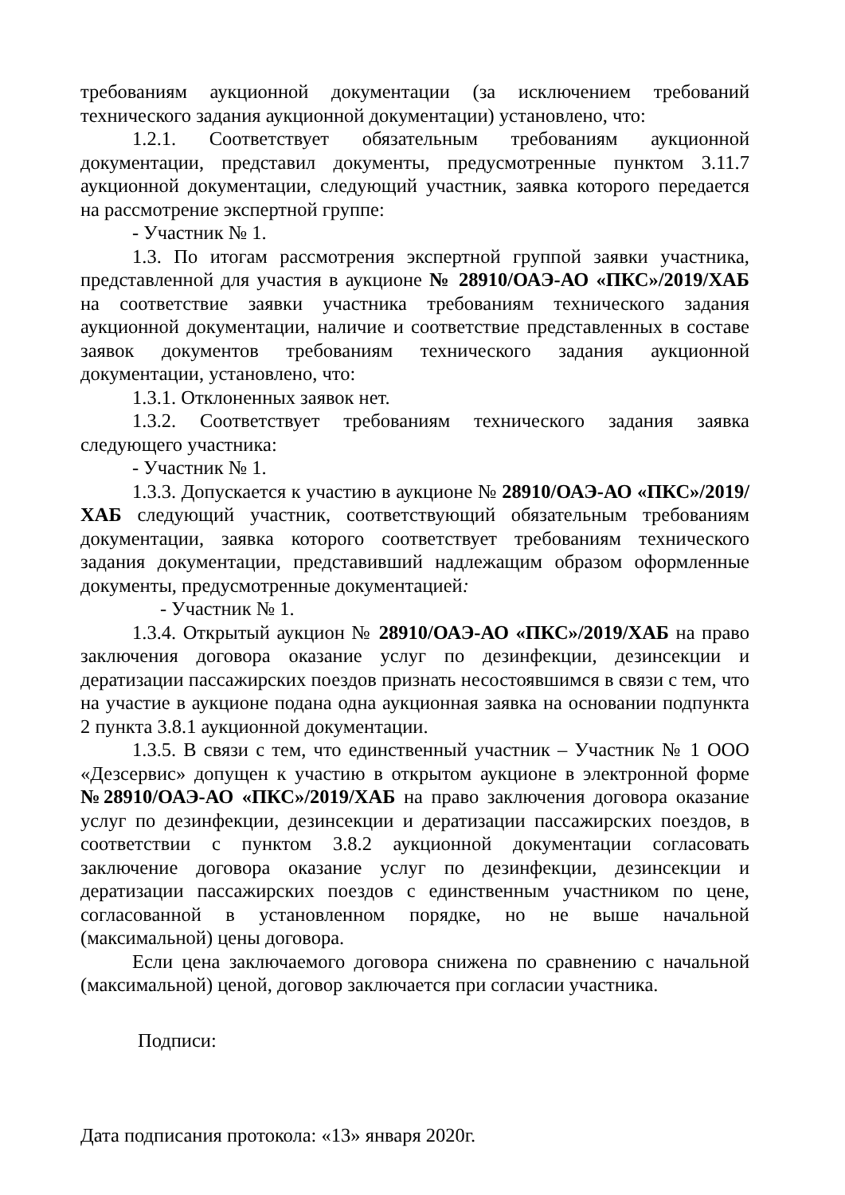требованиям аукционной документации (за исключением требований технического задания аукционной документации) установлено, что:
1.2.1. Соответствует обязательным требованиям аукционной документации, представил документы, предусмотренные пунктом 3.11.7 аукционной документации, следующий участник, заявка которого передается на рассмотрение экспертной группе:
- Участник № 1.
1.3. По итогам рассмотрения экспертной группой заявки участника, представленной для участия в аукционе № 28910/ОАЭ-АО «ПКС»/2019/ХАБ на соответствие заявки участника требованиям технического задания аукционной документации, наличие и соответствие представленных в составе заявок документов требованиям технического задания аукционной документации, установлено, что:
1.3.1. Отклоненных заявок нет.
1.3.2. Соответствует требованиям технического задания заявка следующего участника:
- Участник № 1.
1.3.3. Допускается к участию в аукционе № 28910/ОАЭ-АО «ПКС»/2019/ХАБ следующий участник, соответствующий обязательным требованиям документации, заявка которого соответствует требованиям технического задания документации, представивший надлежащим образом оформленные документы, предусмотренные документацией:
- Участник № 1.
1.3.4. Открытый аукцион № 28910/ОАЭ-АО «ПКС»/2019/ХАБ на право заключения договора оказание услуг по дезинфекции, дезинсекции и дератизации пассажирских поездов признать несостоявшимся в связи с тем, что на участие в аукционе подана одна аукционная заявка на основании подпункта 2 пункта 3.8.1 аукционной документации.
1.3.5. В связи с тем, что единственный участник – Участник № 1 ООО «Дезсервис» допущен к участию в открытом аукционе в электронной форме №28910/ОАЭ-АО «ПКС»/2019/ХАБ на право заключения договора оказание услуг по дезинфекции, дезинсекции и дератизации пассажирских поездов, в соответствии с пунктом 3.8.2 аукционной документации согласовать заключение договора оказание услуг по дезинфекции, дезинсекции и дератизации пассажирских поездов с единственным участником по цене, согласованной в установленном порядке, но не выше начальной (максимальной) цены договора.
Если цена заключаемого договора снижена по сравнению с начальной (максимальной) ценой, договор заключается при согласии участника.
Подписи:
Дата подписания протокола: «13» января 2020г.